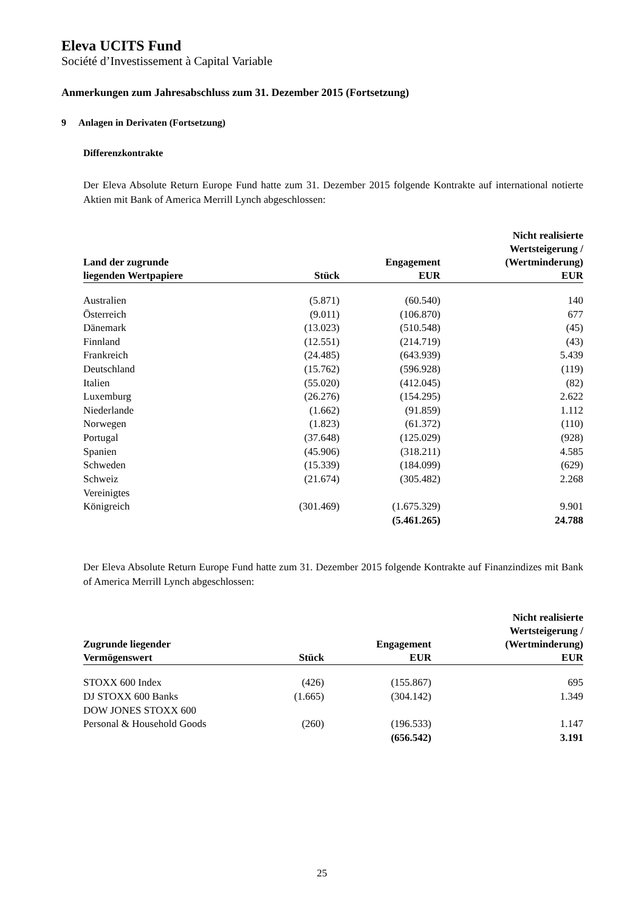Eleva UCITS Fund
Société d’Investissement à Capital Variable
Anmerkungen zum Jahresabschluss zum 31. Dezember 2015 (Fortsetzung)
9 Anlagen in Derivaten (Fortsetzung)
Differenzkontrakte
Der Eleva Absolute Return Europe Fund hatte zum 31. Dezember 2015 folgende Kontrakte auf international notierte Aktien mit Bank of America Merrill Lynch abgeschlossen:
| Land der zugrunde liegenden Wertpapiere | Stück | Engagement EUR | Nicht realisierte Wertsteigerung / (Wertminderung) EUR |
| --- | --- | --- | --- |
| Australien | (5.871) | (60.540) | 140 |
| Österreich | (9.011) | (106.870) | 677 |
| Dänemark | (13.023) | (510.548) | (45) |
| Finnland | (12.551) | (214.719) | (43) |
| Frankreich | (24.485) | (643.939) | 5.439 |
| Deutschland | (15.762) | (596.928) | (119) |
| Italien | (55.020) | (412.045) | (82) |
| Luxemburg | (26.276) | (154.295) | 2.622 |
| Niederlande | (1.662) | (91.859) | 1.112 |
| Norwegen | (1.823) | (61.372) | (110) |
| Portugal | (37.648) | (125.029) | (928) |
| Spanien | (45.906) | (318.211) | 4.585 |
| Schweden | (15.339) | (184.099) | (629) |
| Schweiz | (21.674) | (305.482) | 2.268 |
| Vereinigtes Königreich | (301.469) | (1.675.329) | 9.901 |
| | | (5.461.265) | 24.788 |
Der Eleva Absolute Return Europe Fund hatte zum 31. Dezember 2015 folgende Kontrakte auf Finanzindizes mit Bank of America Merrill Lynch abgeschlossen:
| Zugrunde liegender Vermögenswert | Stück | Engagement EUR | Nicht realisierte Wertsteigerung / (Wertminderung) EUR |
| --- | --- | --- | --- |
| STOXX 600 Index | (426) | (155.867) | 695 |
| DJ STOXX 600 Banks | (1.665) | (304.142) | 1.349 |
| DOW JONES STOXX 600 Personal & Household Goods | (260) | (196.533) | 1.147 |
| | | (656.542) | 3.191 |
25